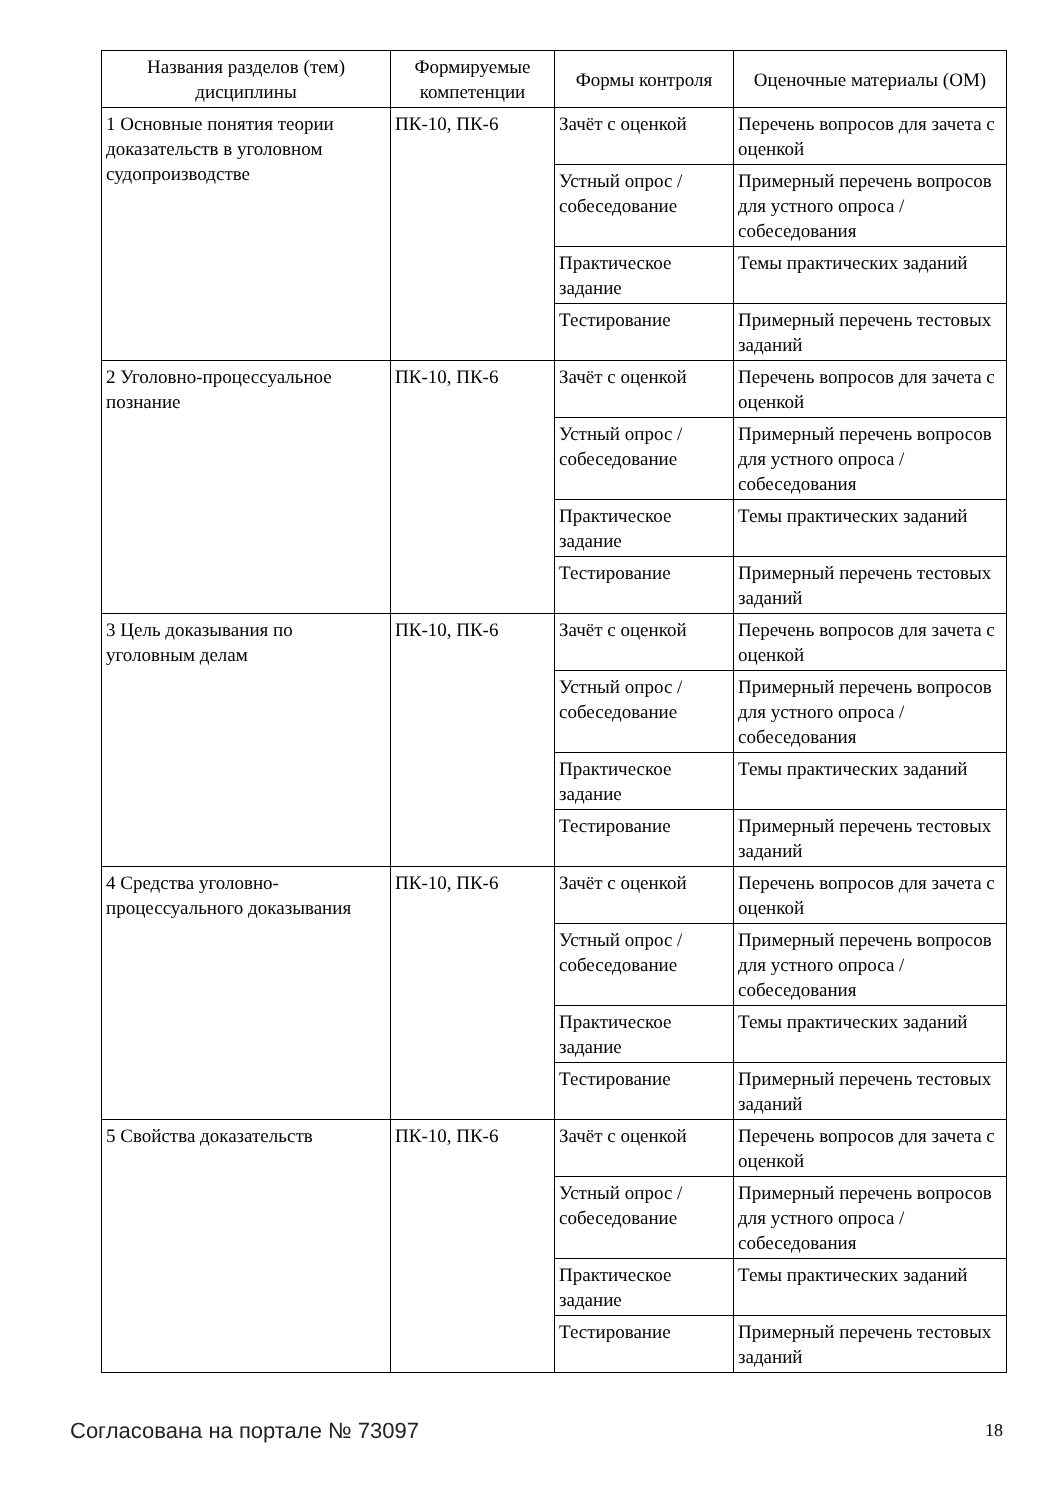| Названия разделов (тем) дисциплины | Формируемые компетенции | Формы контроля | Оценочные материалы (ОМ) |
| --- | --- | --- | --- |
| 1 Основные понятия теории доказательств в уголовном судопроизводстве | ПК-10, ПК-6 | Зачёт с оценкой | Перечень вопросов для зачета с оценкой |
| | | Устный опрос / собеседование | Примерный перечень вопросов для устного опроса / собеседования |
| | | Практическое задание | Темы практических заданий |
| | | Тестирование | Примерный перечень тестовых заданий |
| 2 Уголовно-процессуальное познание | ПК-10, ПК-6 | Зачёт с оценкой | Перечень вопросов для зачета с оценкой |
| | | Устный опрос / собеседование | Примерный перечень вопросов для устного опроса / собеседования |
| | | Практическое задание | Темы практических заданий |
| | | Тестирование | Примерный перечень тестовых заданий |
| 3 Цель доказывания по уголовным делам | ПК-10, ПК-6 | Зачёт с оценкой | Перечень вопросов для зачета с оценкой |
| | | Устный опрос / собеседование | Примерный перечень вопросов для устного опроса / собеседования |
| | | Практическое задание | Темы практических заданий |
| | | Тестирование | Примерный перечень тестовых заданий |
| 4 Средства уголовно-процессуального доказывания | ПК-10, ПК-6 | Зачёт с оценкой | Перечень вопросов для зачета с оценкой |
| | | Устный опрос / собеседование | Примерный перечень вопросов для устного опроса / собеседования |
| | | Практическое задание | Темы практических заданий |
| | | Тестирование | Примерный перечень тестовых заданий |
| 5 Свойства доказательств | ПК-10, ПК-6 | Зачёт с оценкой | Перечень вопросов для зачета с оценкой |
| | | Устный опрос / собеседование | Примерный перечень вопросов для устного опроса / собеседования |
| | | Практическое задание | Темы практических заданий |
| | | Тестирование | Примерный перечень тестовых заданий |
Согласована на портале № 73097 18